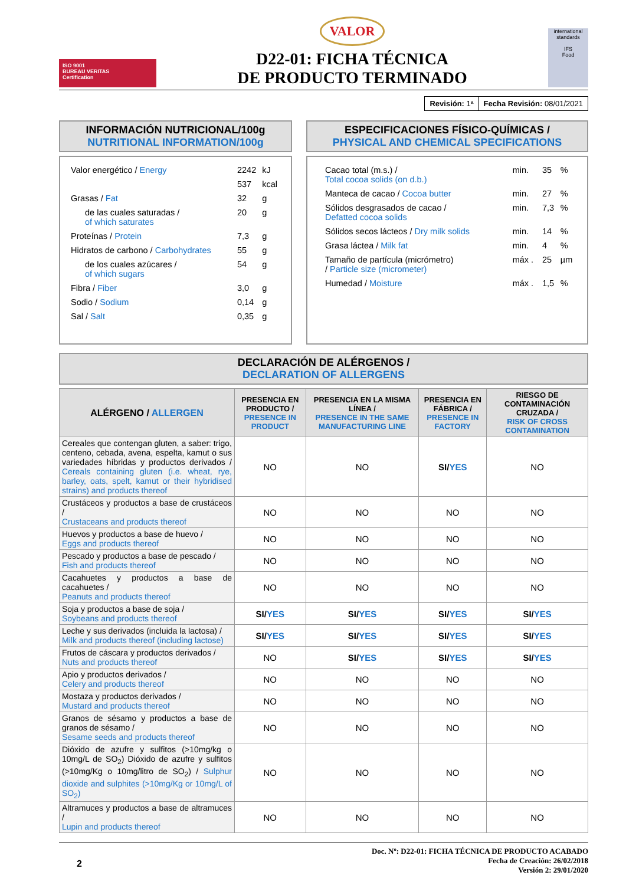ISO 9001
BUREAU VERITAS
Certification
VALOR
D22-01: FICHA TÉCNICA
DE PRODUCTO TERMINADO
international standards
IFS
Food
| Revisión: 1ª | Fecha Revisión: 08/01/2021 |
INFORMACIÓN NUTRICIONAL/100g
NUTRITIONAL INFORMATION/100g
| Valor energético / Energy | 2242 | kJ |
| | 537 | kcal |
| Grasas / Fat | 32 | g |
| de las cuales saturadas / of which saturates | 20 | g |
| Proteínas / Protein | 7,3 | g |
| Hidratos de carbono / Carbohydrates | 55 | g |
| de los cuales azúcares / of which sugars | 54 | g |
| Fibra / Fiber | 3,0 | g |
| Sodio / Sodium | 0,14 | g |
| Sal / Salt | 0,35 | g |
ESPECIFICACIONES FÍSICO-QUÍMICAS /
PHYSICAL AND CHEMICAL SPECIFICATIONS
| Cacao total (m.s.) / Total cocoa solids (on d.b.) | min. | 35 | % |
| Manteca de cacao / Cocoa butter | min. | 27 | % |
| Sólidos desgrasados de cacao / Defatted cocoa solids | min. | 7,3 | % |
| Sólidos secos lácteos / Dry milk solids | min. | 14 | % |
| Grasa láctea / Milk fat | min. | 4 | % |
| Tamaño de partícula (micrómetro) / Particle size (micrometer) | máx . | 25 | µm |
| Humedad / Moisture | máx . | 1,5 | % |
DECLARACIÓN DE ALÉRGENOS /
DECLARATION OF ALLERGENS
| ALÉRGENO / ALLERGEN | PRESENCIA EN PRODUCTO / PRESENCE IN PRODUCT | PRESENCIA EN LA MISMA LÍNEA / PRESENCE IN THE SAME MANUFACTURING LINE | PRESENCIA EN FÁBRICA / PRESENCE IN FACTORY | RIESGO DE CONTAMINACIÓN CRUZADA / RISK OF CROSS CONTAMINATION |
| --- | --- | --- | --- | --- |
| Cereales que contengan gluten, a saber: trigo, centeno, cebada, avena, espelta, kamut o sus variedades híbridas y productos derivados / Cereals containing gluten (i.e. wheat, rye, barley, oats, spelt, kamut or their hybridised strains) and products thereof | NO | NO | SI/ YES | NO |
| Crustáceos y productos a base de crustáceos / Crustaceans and products thereof | NO | NO | NO | NO |
| Huevos y productos a base de huevo / Eggs and products thereof | NO | NO | NO | NO |
| Pescado y productos a base de pescado / Fish and products thereof | NO | NO | NO | NO |
| Cacahuetes y productos a base de cacahuetes / Peanuts and products thereof | NO | NO | NO | NO |
| Soja y productos a base de soja / Soybeans and products thereof | SI/ YES | SI/ YES | SI/ YES | SI/ YES |
| Leche y sus derivados (incluida la lactosa) / Milk and products thereof (including lactose) | SI/ YES | SI/ YES | SI/ YES | SI/ YES |
| Frutos de cáscara y productos derivados / Nuts and products thereof | NO | SI/ YES | SI/ YES | SI/ YES |
| Apio y productos derivados / Celery and products thereof | NO | NO | NO | NO |
| Mostaza y productos derivados / Mustard and products thereof | NO | NO | NO | NO |
| Granos de sésamo y productos a base de granos de sésamo / Sesame seeds and products thereof | NO | NO | NO | NO |
| Dióxido de azufre y sulfitos (>10mg/kg o 10mg/L de SO<sub>2</sub>) Dióxido de azufre y sulfitos (>10mg/Kg o 10mg/litro de SO<sub>2</sub>) / Sulphur dioxide and sulphites (>10mg/Kg or 10mg/L of SO<sub>2</sub>) | NO | NO | NO | NO |
| Altramuces y productos a base de altramuces / Lupin and products thereof | NO | NO | NO | NO |
2
Doc. Nº: D22-01: FICHA TÉCNICA DE PRODUCTO ACABADO
Fecha de Creación: 26/02/2018
Versión 2: 29/01/2020